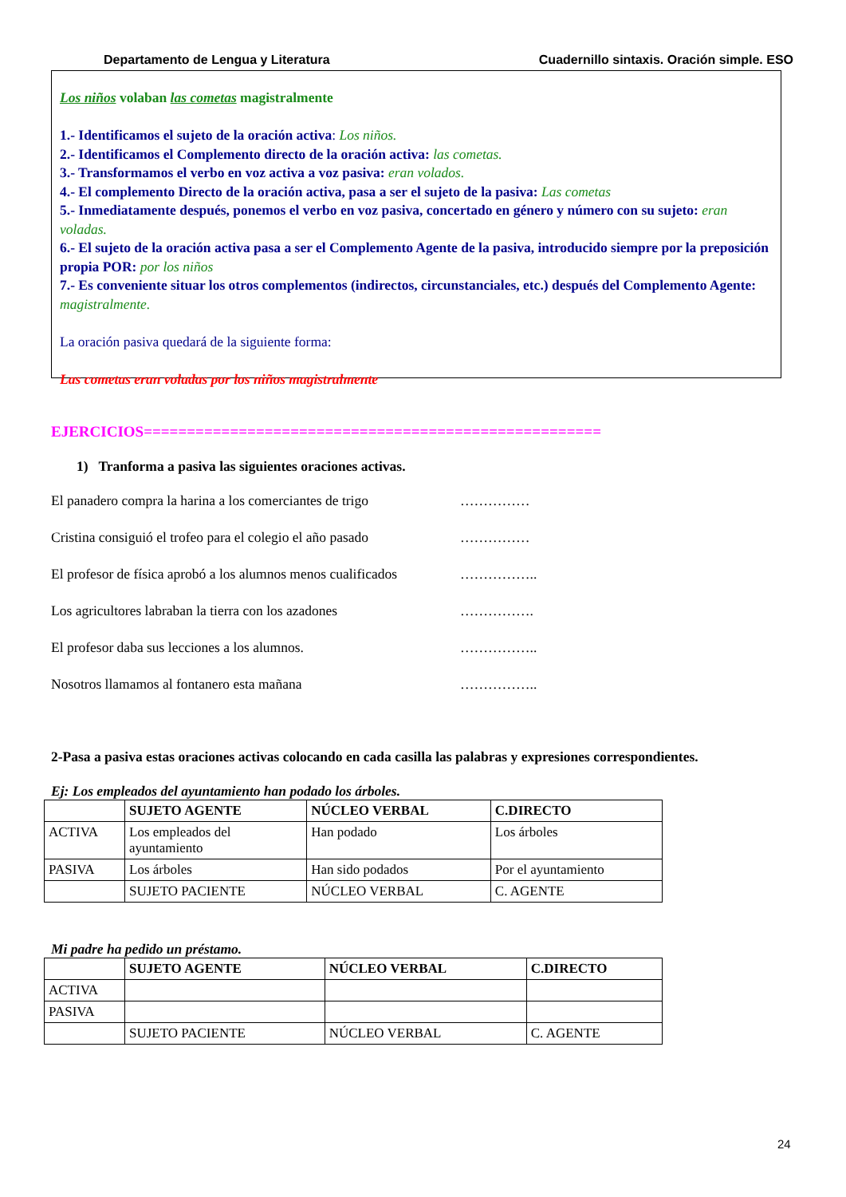Departamento de Lengua y Literatura Cuadernillo sintaxis. Oración simple. ESO
Los niños volaban las cometas magistralmente
1.- Identificamos el sujeto de la oración activa: Los niños.
2.- Identificamos el Complemento directo de la oración activa: las cometas.
3.- Transformamos el verbo en voz activa a voz pasiva: eran volados.
4.- El complemento Directo de la oración activa, pasa a ser el sujeto de la pasiva: Las cometas
5.- Inmediatamente después, ponemos el verbo en voz pasiva, concertado en género y número con su sujeto: eran voladas.
6.- El sujeto de la oración activa pasa a ser el Complemento Agente de la pasiva, introducido siempre por la preposición propia POR: por los niños
7.- Es conveniente situar los otros complementos (indirectos, circunstanciales, etc.) después del Complemento Agente: magistralmente.
La oración pasiva quedará de la siguiente forma:
Las cometas eran voladas por los niños magistralmente
EJERCICIOS=====================================================
1) Tranforma a pasiva las siguientes oraciones activas.
El panadero compra la harina a los comerciantes de trigo ……………
Cristina consiguió el trofeo para el colegio el año pasado ……………
El profesor de física aprobó a los alumnos menos cualificados ……………..
Los agricultores labraban la tierra con los azadones …………….
El profesor daba sus lecciones a los alumnos. ……………..
Nosotros llamamos al fontanero esta mañana ……………..
2-Pasa a pasiva estas oraciones activas colocando en cada casilla las palabras y expresiones correspondientes.
Ej: Los empleados del ayuntamiento han podado los árboles.
| | SUJETO AGENTE | NÚCLEO VERBAL | C.DIRECTO |
| --- | --- | --- | --- |
| ACTIVA | Los empleados del ayuntamiento | Han podado | Los árboles |
| PASIVA | Los árboles | Han sido podados | Por el ayuntamiento |
| | SUJETO PACIENTE | NÚCLEO VERBAL | C. AGENTE |
Mi padre ha pedido un préstamo.
| | SUJETO AGENTE | NÚCLEO VERBAL | C.DIRECTO |
| --- | --- | --- | --- |
| ACTIVA | | | |
| PASIVA | | | |
| | SUJETO PACIENTE | NÚCLEO VERBAL | C. AGENTE |
24